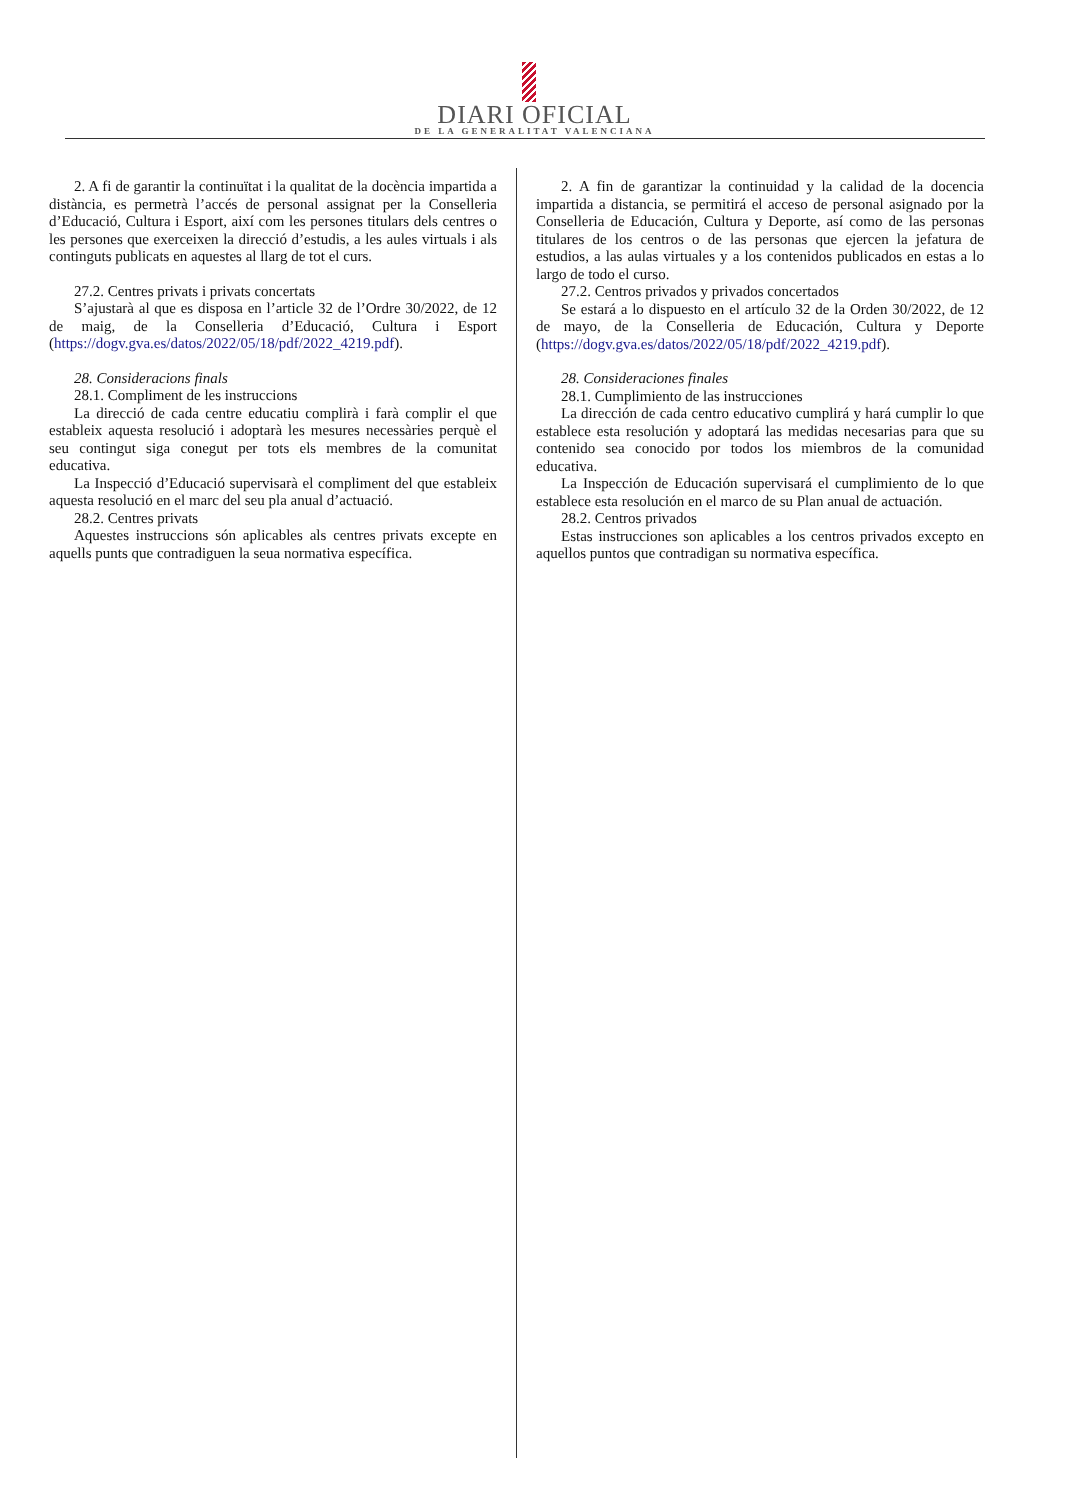DIARI OFICIAL
DE LA GENERALITAT VALENCIANA
2. A fi de garantir la continuïtat i la qualitat de la docència impartida a distància, es permetrà l’accés de personal assignat per la Conselleria d’Educació, Cultura i Esport, així com les persones titulars dels centres o les persones que exerceixen la direcció d’estudis, a les aules virtuals i als continguts publicats en aquestes al llarg de tot el curs.
27.2. Centres privats i privats concertats
S’ajustarà al que es disposa en l’article 32 de l’Ordre 30/2022, de 12 de maig, de la Conselleria d’Educació, Cultura i Esport (https://dogv.gva.es/datos/2022/05/18/pdf/2022_4219.pdf).
28. Consideracions finals
28.1. Compliment de les instruccions
La direcció de cada centre educatiu complirà i farà complir el que estableix aquesta resolució i adoptarà les mesures necessàries perquè el seu contingut siga conegut per tots els membres de la comunitat educativa.
La Inspecció d’Educació supervisarà el compliment del que estableix aquesta resolució en el marc del seu pla anual d’actuació.
28.2. Centres privats
Aquestes instruccions són aplicables als centres privats excepte en aquells punts que contradiguen la seua normativa específica.
2. A fin de garantizar la continuidad y la calidad de la docencia impartida a distancia, se permitirá el acceso de personal asignado por la Conselleria de Educación, Cultura y Deporte, así como de las personas titulares de los centros o de las personas que ejercen la jefatura de estudios, a las aulas virtuales y a los contenidos publicados en estas a lo largo de todo el curso.
27.2. Centros privados y privados concertados
Se estará a lo dispuesto en el artículo 32 de la Orden 30/2022, de 12 de mayo, de la Conselleria de Educación, Cultura y Deporte (https://dogv.gva.es/datos/2022/05/18/pdf/2022_4219.pdf).
28. Consideraciones finales
28.1. Cumplimiento de las instrucciones
La dirección de cada centro educativo cumplirá y hará cumplir lo que establece esta resolución y adoptará las medidas necesarias para que su contenido sea conocido por todos los miembros de la comunidad educativa.
La Inspección de Educación supervisará el cumplimiento de lo que establece esta resolución en el marco de su Plan anual de actuación.
28.2. Centros privados
Estas instrucciones son aplicables a los centros privados excepto en aquellos puntos que contradigan su normativa específica.